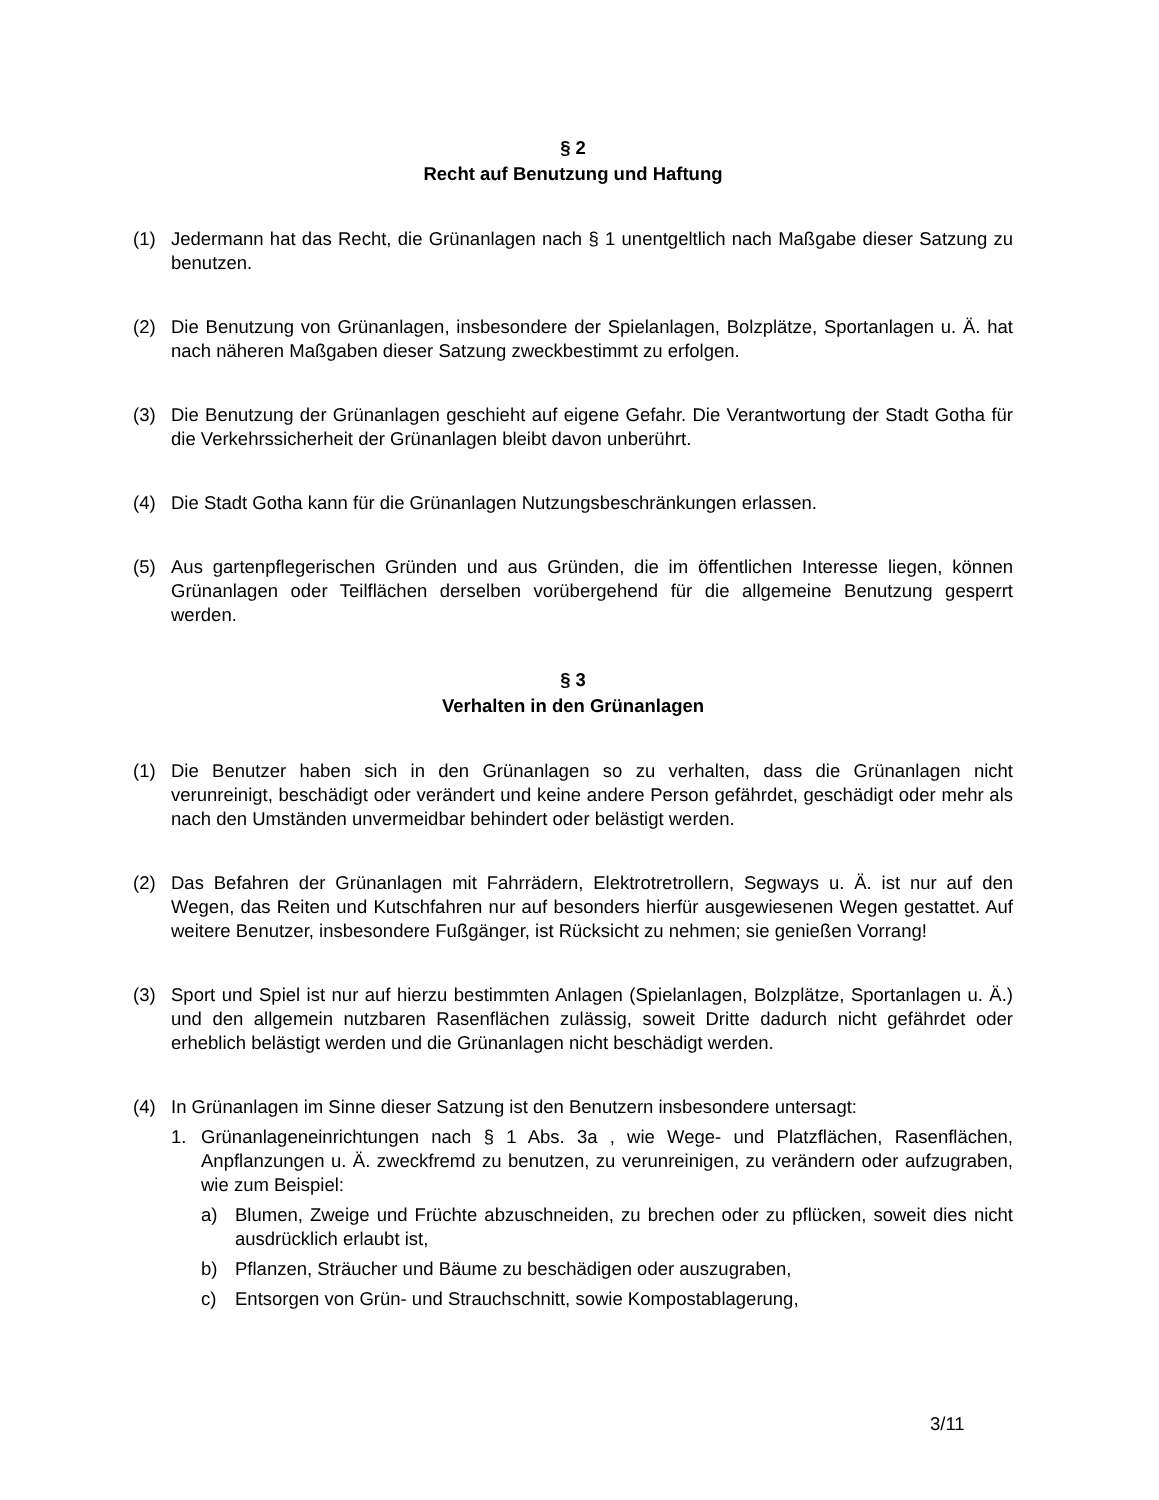§ 2
Recht auf Benutzung und Haftung
(1) Jedermann hat das Recht, die Grünanlagen nach § 1 unentgeltlich nach Maßgabe dieser Satzung zu benutzen.
(2) Die Benutzung von Grünanlagen, insbesondere der Spielanlagen, Bolzplätze, Sportanlagen u. Ä. hat nach näheren Maßgaben dieser Satzung zweckbestimmt zu erfolgen.
(3) Die Benutzung der Grünanlagen geschieht auf eigene Gefahr. Die Verantwortung der Stadt Gotha für die Verkehrssicherheit der Grünanlagen bleibt davon unberührt.
(4) Die Stadt Gotha kann für die Grünanlagen Nutzungsbeschränkungen erlassen.
(5) Aus gartenpflegerischen Gründen und aus Gründen, die im öffentlichen Interesse liegen, können Grünanlagen oder Teilflächen derselben vorübergehend für die allgemeine Benutzung gesperrt werden.
§ 3
Verhalten in den Grünanlagen
(1) Die Benutzer haben sich in den Grünanlagen so zu verhalten, dass die Grünanlagen nicht verunreinigt, beschädigt oder verändert und keine andere Person gefährdet, geschädigt oder mehr als nach den Umständen unvermeidbar behindert oder belästigt werden.
(2) Das Befahren der Grünanlagen mit Fahrrädern, Elektrotretrollern, Segways u. Ä. ist nur auf den Wegen, das Reiten und Kutschfahren nur auf besonders hierfür ausgewiesenen Wegen gestattet. Auf weitere Benutzer, insbesondere Fußgänger, ist Rücksicht zu nehmen; sie genießen Vorrang!
(3) Sport und Spiel ist nur auf hierzu bestimmten Anlagen (Spielanlagen, Bolzplätze, Sportanlagen u. Ä.) und den allgemein nutzbaren Rasenflächen zulässig, soweit Dritte dadurch nicht gefährdet oder erheblich belästigt werden und die Grünanlagen nicht beschädigt werden.
(4) In Grünanlagen im Sinne dieser Satzung ist den Benutzern insbesondere untersagt:
1. Grünanlageneinrichtungen nach § 1 Abs. 3a , wie Wege- und Platzflächen, Rasenflächen, Anpflanzungen u. Ä. zweckfremd zu benutzen, zu verunreinigen, zu verändern oder aufzugraben, wie zum Beispiel:
a) Blumen, Zweige und Früchte abzuschneiden, zu brechen oder zu pflücken, soweit dies nicht ausdrücklich erlaubt ist,
b) Pflanzen, Sträucher und Bäume zu beschädigen oder auszugraben,
c) Entsorgen von Grün- und Strauchschnitt, sowie Kompostablagerung,
3/11